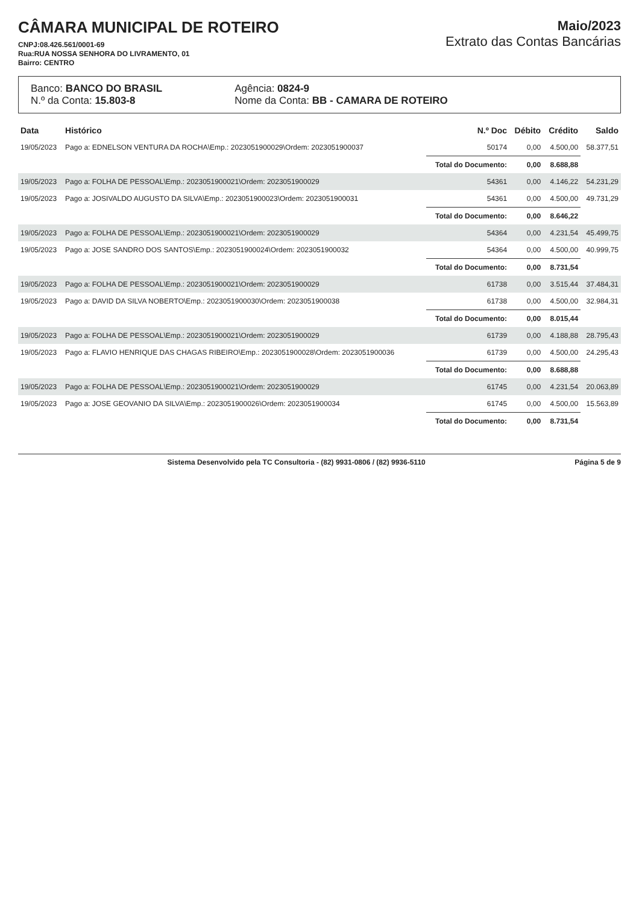CÂMARA MUNICIPAL DE ROTEIRO
CNPJ:08.426.561/0001-69
Rua:RUA NOSSA SENHORA DO LIVRAMENTO, 01
Bairro: CENTRO
Maio/2023
Extrato das Contas Bancárias
Banco: BANCO DO BRASIL
N.º da Conta: 15.803-8
Agência: 0824-9
Nome da Conta: BB - CAMARA DE ROTEIRO
| Data | Histórico | N.º Doc | Débito | Crédito | Saldo |
| --- | --- | --- | --- | --- | --- |
| 19/05/2023 | Pago a: EDNELSON VENTURA DA ROCHA\Emp.: 2023051900029\Ordem: 2023051900037 | 50174 | 0,00 | 4.500,00 | 58.377,51 |
| | | Total do Documento: | 0,00 | 8.688,88 | |
| 19/05/2023 | Pago a: FOLHA DE PESSOAL\Emp.: 2023051900021\Ordem: 2023051900029 | 54361 | 0,00 | 4.146,22 | 54.231,29 |
| 19/05/2023 | Pago a: JOSIVALDO AUGUSTO DA SILVA\Emp.: 2023051900023\Ordem: 2023051900031 | 54361 | 0,00 | 4.500,00 | 49.731,29 |
| | | Total do Documento: | 0,00 | 8.646,22 | |
| 19/05/2023 | Pago a: FOLHA DE PESSOAL\Emp.: 2023051900021\Ordem: 2023051900029 | 54364 | 0,00 | 4.231,54 | 45.499,75 |
| 19/05/2023 | Pago a: JOSE SANDRO DOS SANTOS\Emp.: 2023051900024\Ordem: 2023051900032 | 54364 | 0,00 | 4.500,00 | 40.999,75 |
| | | Total do Documento: | 0,00 | 8.731,54 | |
| 19/05/2023 | Pago a: FOLHA DE PESSOAL\Emp.: 2023051900021\Ordem: 2023051900029 | 61738 | 0,00 | 3.515,44 | 37.484,31 |
| 19/05/2023 | Pago a: DAVID DA SILVA NOBERTO\Emp.: 2023051900030\Ordem: 2023051900038 | 61738 | 0,00 | 4.500,00 | 32.984,31 |
| | | Total do Documento: | 0,00 | 8.015,44 | |
| 19/05/2023 | Pago a: FOLHA DE PESSOAL\Emp.: 2023051900021\Ordem: 2023051900029 | 61739 | 0,00 | 4.188,88 | 28.795,43 |
| 19/05/2023 | Pago a: FLAVIO HENRIQUE DAS CHAGAS RIBEIRO\Emp.: 2023051900028\Ordem: 2023051900036 | 61739 | 0,00 | 4.500,00 | 24.295,43 |
| | | Total do Documento: | 0,00 | 8.688,88 | |
| 19/05/2023 | Pago a: FOLHA DE PESSOAL\Emp.: 2023051900021\Ordem: 2023051900029 | 61745 | 0,00 | 4.231,54 | 20.063,89 |
| 19/05/2023 | Pago a: JOSE GEOVANIO DA SILVA\Emp.: 2023051900026\Ordem: 2023051900034 | 61745 | 0,00 | 4.500,00 | 15.563,89 |
| | | Total do Documento: | 0,00 | 8.731,54 | |
Sistema Desenvolvido pela TC Consultoria - (82) 9931-0806 / (82) 9936-5110 Página 5 de 9